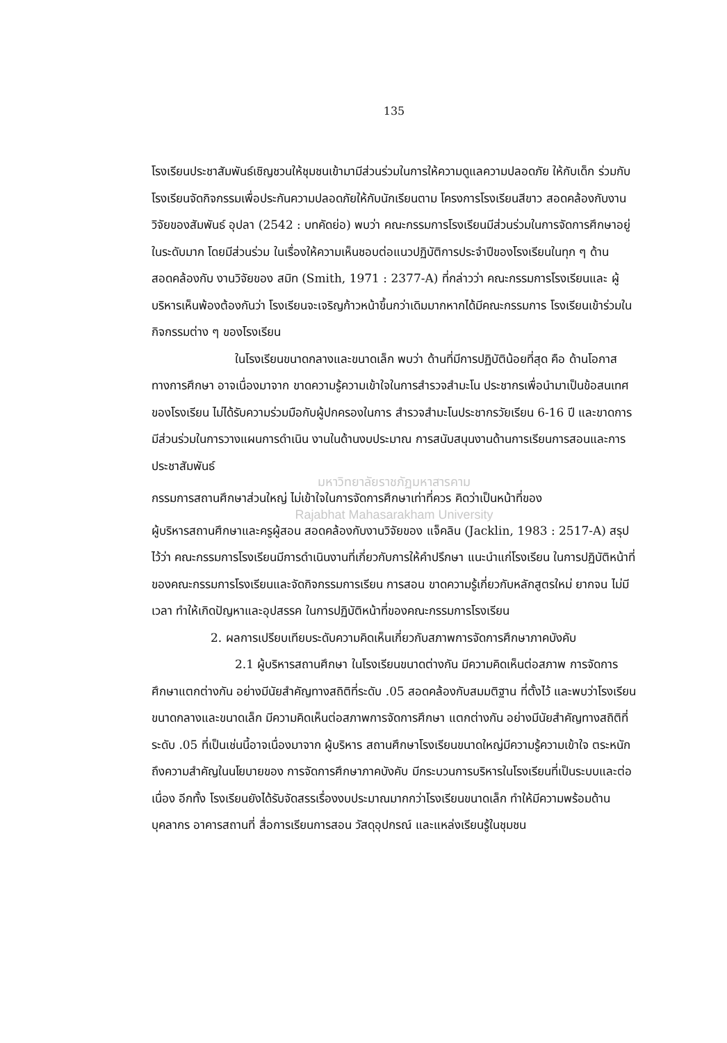135
โรงเรียนประชาสัมพันธ์เชิญชวนให้ชุมชนเข้ามามีส่วนร่วมในการให้ความดูแลความปลอดภัย ให้กับเด็ก ร่วมกับโรงเรียนจัดกิจกรรมเพื่อประกันความปลอดภัยให้กับนักเรียนตาม โครงการโรงเรียนสีขาว สอดคล้องกับงานวิจัยของสัมพันธ์ อุปลา (2542 : บทคัดย่อ) พบว่า คณะกรรมการโรงเรียนมีส่วนร่วมในการจัดการศึกษาอยู่ในระดับมาก โดยมีส่วนร่วม ในเรื่องให้ความเห็นชอบต่อแนวปฏิบัติการประจำปีของโรงเรียนในทุก ๆ ด้าน สอดคล้องกับ งานวิจัยของ สมิท (Smith, 1971 : 2377-A) ที่กล่าวว่า คณะกรรมการโรงเรียนและ ผู้บริหารเห็นพ้องต้องกันว่า โรงเรียนจะเจริญก้าวหน้าขึ้นกว่าเดิมมากหากได้มีคณะกรรมการ โรงเรียนเข้าร่วมในกิจกรรมต่าง ๆ ของโรงเรียน
ในโรงเรียนขนาดกลางและขนาดเล็ก พบว่า ด้านที่มีการปฏิบัติน้อยที่สุด คือ ด้านโอกาสทางการศึกษา อาจเนื่องมาจาก ขาดความรู้ความเข้าใจในการสำรวจสำมะโน ประชากรเพื่อนำมาเป็นข้อสนเทศของโรงเรียน ไม่ได้รับความร่วมมือกับผู้ปกครองในการ สำรวจสำมะโนประชากรวัยเรียน 6-16 ปี และขาดการมีส่วนร่วมในการวางแผนการดำเนิน งานในด้านงบประมาณ การสนับสนุนงานด้านการเรียนการสอนและการประชาสัมพันธ์
มหาวิทยาลัยราชภัฏมหาสารคาม
กรรมการสถานศึกษาส่วนใหญ่ ไม่เข้าใจในการจัดการศึกษาเท่าที่ควร คิดว่าเป็นหน้าที่ของ
Rajabhat Mahasarakham University
ผู้บริหารสถานศึกษาและครูผู้สอน สอดคล้องกับงานวิจัยของ แจ็คลิน (Jacklin, 1983 : 2517-A) สรุปไว้ว่า คณะกรรมการโรงเรียนมีการดำเนินงานที่เกี่ยวกับการให้คำปรึกษา แนะนำแก่โรงเรียน ในการปฏิบัติหน้าที่ของคณะกรรมการโรงเรียนและจัดกิจกรรมการเรียน การสอน ขาดความรู้เกี่ยวกับหลักสูตรใหม่ ยากจน ไม่มีเวลา ทำให้เกิดปัญหาและอุปสรรค ในการปฏิบัติหน้าที่ของคณะกรรมการโรงเรียน
2. ผลการเปรียบเทียบระดับความคิดเห็นเกี่ยวกับสภาพการจัดการศึกษาภาคบังคับ
2.1 ผู้บริหารสถานศึกษา ในโรงเรียนขนาดต่างกัน มีความคิดเห็นต่อสภาพ การจัดการศึกษาแตกต่างกัน อย่างมีนัยสำคัญทางสถิติที่ระดับ .05 สอดคล้องกับสมมติฐาน ที่ตั้งไว้ และพบว่าโรงเรียนขนาดกลางและขนาดเล็ก มีความคิดเห็นต่อสภาพการจัดการศึกษา แตกต่างกัน อย่างมีนัยสำคัญทางสถิติที่ระดับ .05 ที่เป็นเช่นนี้อาจเนื่องมาจาก ผู้บริหาร สถานศึกษาโรงเรียนขนาดใหญ่มีความรู้ความเข้าใจ ตระหนักถึงความสำคัญในนโยบายของ การจัดการศึกษาภาคบังคับ มีกระบวนการบริหารในโรงเรียนที่เป็นระบบและต่อเนื่อง อีกทั้ง โรงเรียนยังได้รับจัดสรรเรื่องงบประมาณมากกว่าโรงเรียนขนาดเล็ก ทำให้มีความพร้อมด้าน บุคลากร อาคารสถานที่ สื่อการเรียนการสอน วัสดุอุปกรณ์ และแหล่งเรียนรู้ในชุมชน